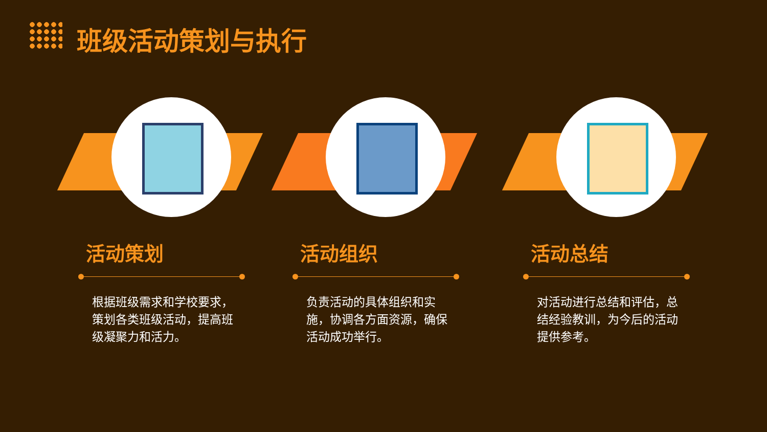班级活动策划与执行
活动策划
根据班级需求和学校要求，策划各类班级活动，提高班级凝聚力和活力。
活动组织
负责活动的具体组织和实施，协调各方面资源，确保活动成功举行。
活动总结
对活动进行总结和评估，总结经验教训，为今后的活动提供参考。